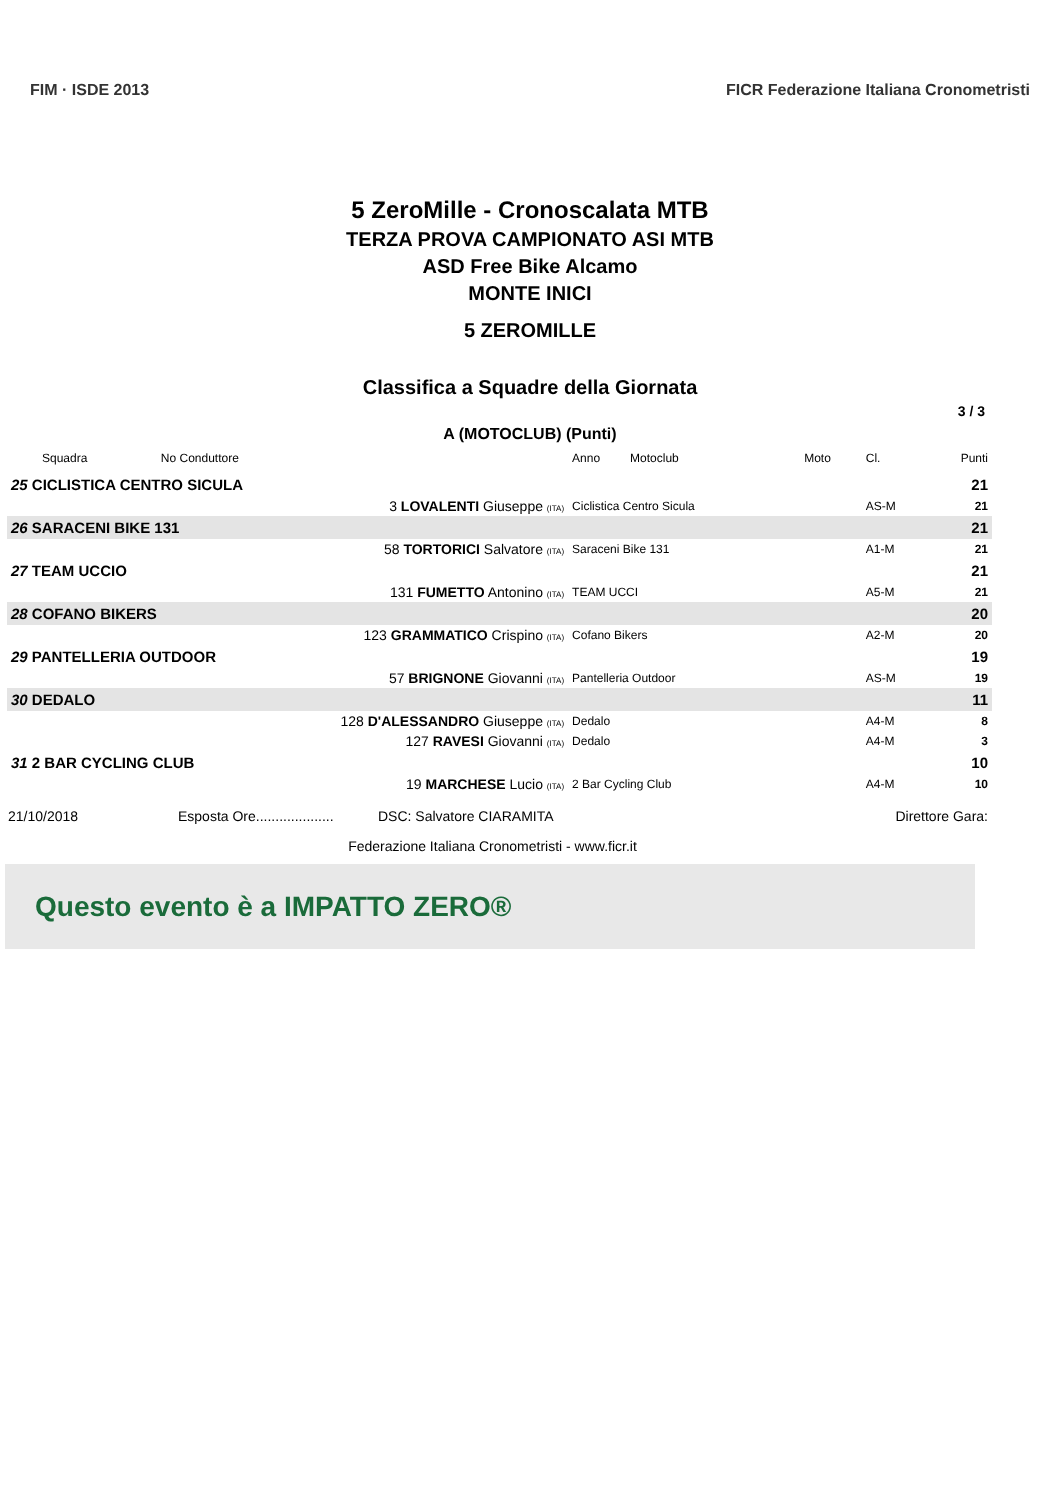FIM · ISDE 2013 FICR Federazione Italiana Cronometristi
5 ZeroMille - Cronoscalata MTB
TERZA PROVA CAMPIONATO ASI MTB
ASD Free Bike Alcamo
MONTE INICI
5 ZEROMILLE
Classifica a Squadre della Giornata
3 / 3
A (MOTOCLUB) (Punti)
| Squadra | No Conduttore | Anno Motoclub | Moto | Cl. | Punti |
| --- | --- | --- | --- | --- | --- |
| 25 CICLISTICA CENTRO SICULA | | | | | 21 |
| | 3 LOVALENTI Giuseppe (ITA) | Ciclistica Centro Sicula | | AS-M | 21 |
| 26 SARACENI BIKE 131 | | | | | 21 |
| | 58 TORTORICI Salvatore (ITA) | Saraceni Bike 131 | | A1-M | 21 |
| 27 TEAM UCCIO | | | | | 21 |
| | 131 FUMETTO Antonino (ITA) | TEAM UCCI | | A5-M | 21 |
| 28 COFANO BIKERS | | | | | 20 |
| | 123 GRAMMATICO Crispino (ITA) | Cofano Bikers | | A2-M | 20 |
| 29 PANTELLERIA OUTDOOR | | | | | 19 |
| | 57 BRIGNONE Giovanni (ITA) | Pantelleria Outdoor | | AS-M | 19 |
| 30 DEDALO | | | | | 11 |
| | 128 D'ALESSANDRO Giuseppe (ITA) | Dedalo | | A4-M | 8 |
| | 127 RAVESI Giovanni (ITA) | Dedalo | | A4-M | 3 |
| 31 2 BAR CYCLING CLUB | | | | | 10 |
| | 19 MARCHESE Lucio (ITA) | 2 Bar Cycling Club | | A4-M | 10 |
21/10/2018 Esposta Ore.................... DSC: Salvatore CIARAMITA Direttore Gara:
Federazione Italiana Cronometristi - www.ficr.it
Questo evento è a IMPATTO ZERO®